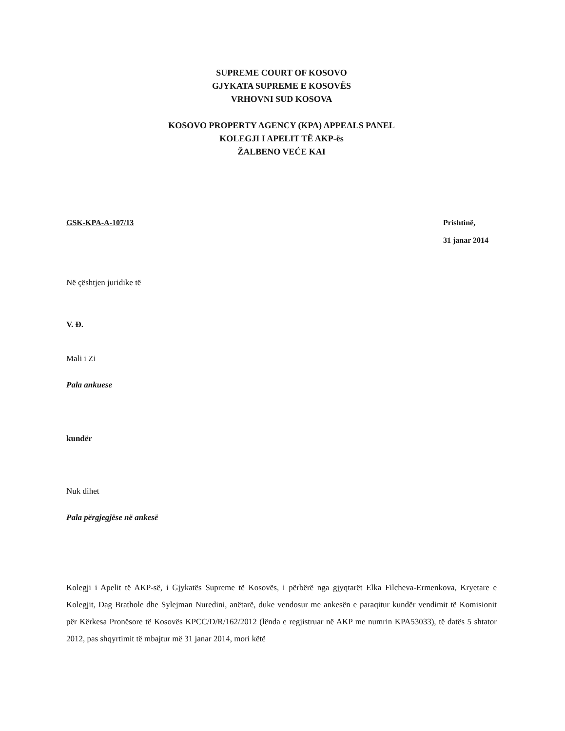SUPREME COURT OF KOSOVO
GJYKATA SUPREME E KOSOVËS
VRHOVNI SUD KOSOVA
KOSOVO PROPERTY AGENCY (KPA) APPEALS PANEL
KOLEGJI I APELIT TË AKP-ës
ŽALBENO VEĆE KAI
GSK-KPA-A-107/13 Prishtinë,
31 janar 2014
Në çështjen juridike të
V. Đ.
Mali i Zi
Pala ankuese
kundër
Nuk dihet
Pala përgjegjëse në ankesë
Kolegji i Apelit të AKP-së, i Gjykatës Supreme të Kosovës, i përbërë nga gjyqtarët Elka Filcheva-Ermenkova, Kryetare e Kolegjit, Dag Brathole dhe Sylejman Nuredini, anëtarë, duke vendosur me ankesën e paraqitur kundër vendimit të Komisionit për Kërkesa Pronësore të Kosovës KPCC/D/R/162/2012 (lënda e regjistruar në AKP me numrin KPA53033), të datës 5 shtator 2012, pas shqyrtimit të mbajtur më 31 janar 2014, mori këtë